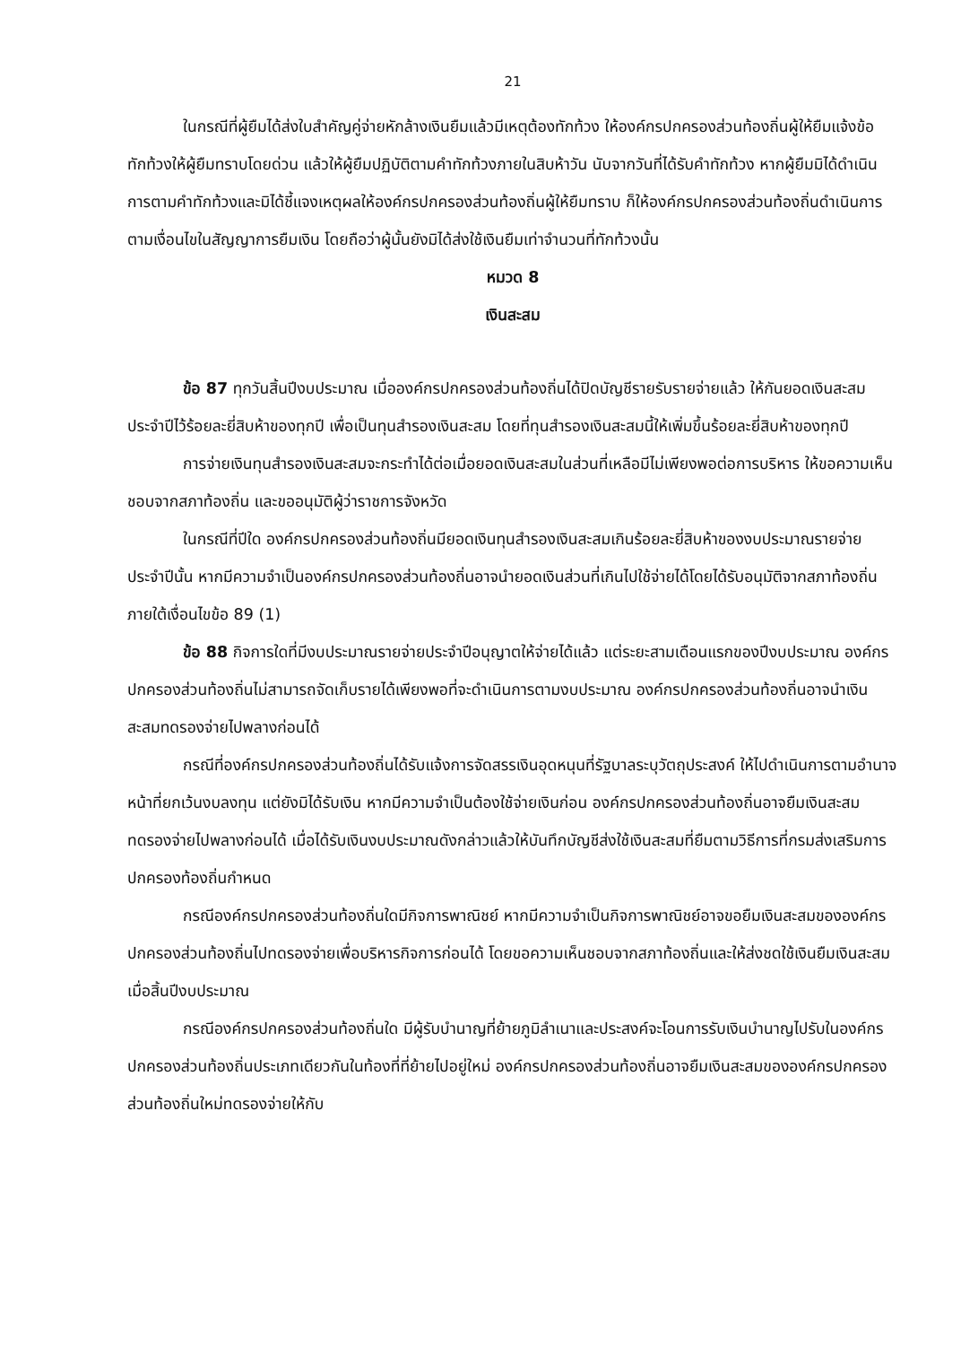21
ในกรณีที่ผู้ยืมได้ส่งใบสำคัญคู่จ่ายหักล้างเงินยืมแล้วมีเหตุต้องทักท้วง ให้องค์กรปกครองส่วนท้องถิ่นผู้ให้ยืมแจ้งข้อทักท้วงให้ผู้ยืมทราบโดยด่วน แล้วให้ผู้ยืมปฏิบัติตามคำทักท้วงภายในสิบห้าวัน นับจากวันที่ได้รับคำทักท้วง หากผู้ยืมมิได้ดำเนินการตามคำทักท้วงและมิได้ชี้แจงเหตุผลให้องค์กรปกครองส่วนท้องถิ่นผู้ให้ยืมทราบ ก็ให้องค์กรปกครองส่วนท้องถิ่นดำเนินการตามเงื่อนไขในสัญญาการยืมเงิน โดยถือว่าผู้นั้นยังมิได้ส่งใช้เงินยืมเท่าจำนวนที่ทักท้วงนั้น
หมวด 8
เงินสะสม
ข้อ 87 ทุกวันสิ้นปีงบประมาณ เมื่อองค์กรปกครองส่วนท้องถิ่นได้ปิดบัญชีรายรับรายจ่ายแล้ว ให้กันยอดเงินสะสมประจำปีไว้ร้อยละยี่สิบห้าของทุกปี เพื่อเป็นทุนสำรองเงินสะสม โดยที่ทุนสำรองเงินสะสมนี้ให้เพิ่มขึ้นร้อยละยี่สิบห้าของทุกปี
การจ่ายเงินทุนสำรองเงินสะสมจะกระทำได้ต่อเมื่อยอดเงินสะสมในส่วนที่เหลือมีไม่เพียงพอต่อการบริหาร ให้ขอความเห็นชอบจากสภาท้องถิ่น และขออนุมัติผู้ว่าราชการจังหวัด
ในกรณีที่ปีใด องค์กรปกครองส่วนท้องถิ่นมียอดเงินทุนสำรองเงินสะสมเกินร้อยละยี่สิบห้าของงบประมาณรายจ่ายประจำปีนั้น หากมีความจำเป็นองค์กรปกครองส่วนท้องถิ่นอาจนำยอดเงินส่วนที่เกินไปใช้จ่ายได้โดยได้รับอนุมัติจากสภาท้องถิ่นภายใต้เงื่อนไขข้อ 89 (1)
ข้อ 88 กิจการใดที่มีงบประมาณรายจ่ายประจำปีอนุญาตให้จ่ายได้แล้ว แต่ระยะสามเดือนแรกของปีงบประมาณ องค์กรปกครองส่วนท้องถิ่นไม่สามารถจัดเก็บรายได้เพียงพอที่จะดำเนินการตามงบประมาณ องค์กรปกครองส่วนท้องถิ่นอาจนำเงินสะสมทดรองจ่ายไปพลางก่อนได้
กรณีที่องค์กรปกครองส่วนท้องถิ่นได้รับแจ้งการจัดสรรเงินอุดหนุนที่รัฐบาลระบุวัตถุประสงค์ ให้ไปดำเนินการตามอำนาจหน้าที่ยกเว้นงบลงทุน แต่ยังมิได้รับเงิน หากมีความจำเป็นต้องใช้จ่ายเงินก่อน องค์กรปกครองส่วนท้องถิ่นอาจยืมเงินสะสมทดรองจ่ายไปพลางก่อนได้ เมื่อได้รับเงินงบประมาณดังกล่าวแล้วให้บันทึกบัญชีส่งใช้เงินสะสมที่ยืมตามวิธีการที่กรมส่งเสริมการปกครองท้องถิ่นกำหนด
กรณีองค์กรปกครองส่วนท้องถิ่นใดมีกิจการพาณิชย์ หากมีความจำเป็นกิจการพาณิชย์อาจขอยืมเงินสะสมขององค์กรปกครองส่วนท้องถิ่นไปทดรองจ่ายเพื่อบริหารกิจการก่อนได้ โดยขอความเห็นชอบจากสภาท้องถิ่นและให้ส่งชดใช้เงินยืมเงินสะสมเมื่อสิ้นปีงบประมาณ
กรณีองค์กรปกครองส่วนท้องถิ่นใด มีผู้รับบำนาญที่ย้ายภูมิลำเนาและประสงค์จะโอนการรับเงินบำนาญไปรับในองค์กรปกครองส่วนท้องถิ่นประเภทเดียวกันในท้องที่ที่ย้ายไปอยู่ใหม่ องค์กรปกครองส่วนท้องถิ่นอาจยืมเงินสะสมขององค์กรปกครองส่วนท้องถิ่นใหม่ทดรองจ่ายให้กับ